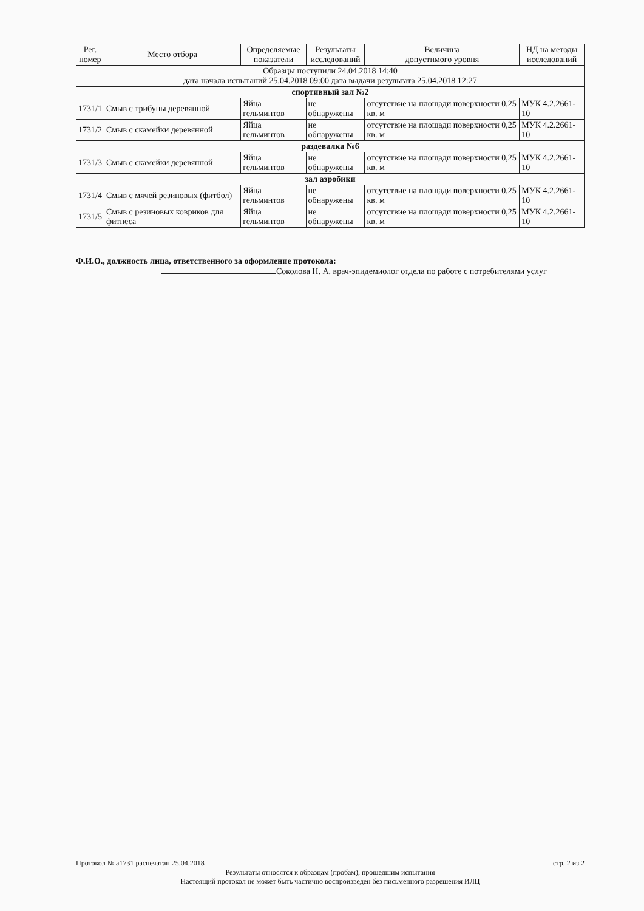| Рег. номер | Место отбора | Определяемые показатели | Результаты исследований | Величина допустимого уровня | НД на методы исследований |
| --- | --- | --- | --- | --- | --- |
| Образцы поступили 24.04.2018 14:40 дата начала испытаний 25.04.2018 09:00 дата выдачи результата 25.04.2018 12:27 | | | | | |
| спортивный зал №2 | | | | | |
| 1731/1 | Смыв с трибуны деревянной | Яйца гельминтов | не обнаружены | отсутствие на площади поверхности 0,25 кв. м | МУК 4.2.2661-10 |
| 1731/2 | Смыв с скамейки деревянной | Яйца гельминтов | не обнаружены | отсутствие на площади поверхности 0,25 кв. м | МУК 4.2.2661-10 |
| раздевалка №6 | | | | | |
| 1731/3 | Смыв с скамейки деревянной | Яйца гельминтов | не обнаружены | отсутствие на площади поверхности 0,25 кв. м | МУК 4.2.2661-10 |
| зал аэробики | | | | | |
| 1731/4 | Смыв с мячей резиновых (фитбол) | Яйца гельминтов | не обнаружены | отсутствие на площади поверхности 0,25 кв. м | МУК 4.2.2661-10 |
| 1731/5 | Смыв с резиновых ковриков для фитнеса | Яйца гельминтов | не обнаружены | отсутствие на площади поверхности 0,25 кв. м | МУК 4.2.2661-10 |
Ф.И.О., должность лица, ответственного за оформление протокола:
Соколова Н. А. врач-эпидемиолог отдела по работе с потребителями услуг
Протокол № а1731 распечатан 25.04.2018 стр. 2 из 2
Результаты относятся к образцам (пробам), прошедшим испытания
Настоящий протокол не может быть частично воспроизведен без письменного разрешения ИЛЦ